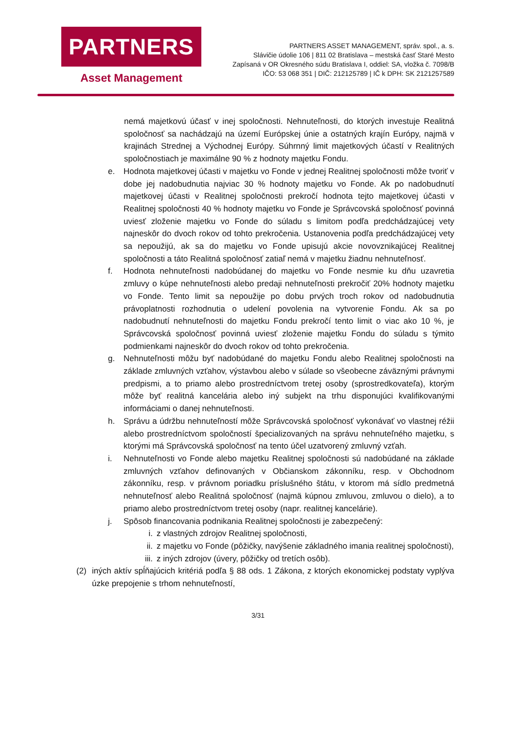PARTNERS
Asset Management
PARTNERS ASSET MANAGEMENT, správ. spol., a. s.
Slávičie údolie 106 | 811 02 Bratislava – mestská časť Staré Mesto
Zapísaná v OR Okresného súdu Bratislava I, oddiel: SA, vložka č. 7098/B
IČO: 53 068 351 | DIČ: 212125789 | IČ k DPH: SK 2121257589
nemá majetkovú účasť v inej spoločnosti. Nehnuteľnosti, do ktorých investuje Realitná spoločnosť sa nachádzajú na území Európskej únie a ostatných krajín Európy, najmä v krajinách Strednej a Východnej Európy. Súhrnný limit majetkových účastí v Realitných spoločnostiach je maximálne 90 % z hodnoty majetku Fondu.
e. Hodnota majetkovej účasti v majetku vo Fonde v jednej Realitnej spoločnosti môže tvoriť v dobe jej nadobudnutia najviac 30 % hodnoty majetku vo Fonde. Ak po nadobudnutí majetkovej účasti v Realitnej spoločnosti prekročí hodnota tejto majetkovej účasti v Realitnej spoločnosti 40 % hodnoty majetku vo Fonde je Správcovská spoločnosť povinná uviesť zloženie majetku vo Fonde do súladu s limitom podľa predchádzajúcej vety najneskôr do dvoch rokov od tohto prekročenia. Ustanovenia podľa predchádzajúcej vety sa nepoužijú, ak sa do majetku vo Fonde upisujú akcie novovznikajúcej Realitnej spoločnosti a táto Realitná spoločnosť zatiaľ nemá v majetku žiadnu nehnuteľnosť.
f. Hodnota nehnuteľnosti nadobúdanej do majetku vo Fonde nesmie ku dňu uzavretia zmluvy o kúpe nehnuteľnosti alebo predaji nehnuteľnosti prekročiť 20% hodnoty majetku vo Fonde. Tento limit sa nepoužije po dobu prvých troch rokov od nadobudnutia právoplatnosti rozhodnutia o udelení povolenia na vytvorenie Fondu. Ak sa po nadobudnutí nehnuteľnosti do majetku Fondu prekročí tento limit o viac ako 10 %, je Správcovská spoločnosť povinná uviesť zloženie majetku Fondu do súladu s týmito podmienkami najneskôr do dvoch rokov od tohto prekročenia.
g. Nehnuteľnosti môžu byť nadobúdané do majetku Fondu alebo Realitnej spoločnosti na základe zmluvných vzťahov, výstavbou alebo v súlade so všeobecne záväznými právnymi predpismi, a to priamo alebo prostredníctvom tretej osoby (sprostredkovateľa), ktorým môže byť realitná kancelária alebo iný subjekt na trhu disponujúci kvalifikovanými informáciami o danej nehnuteľnosti.
h. Správu a údržbu nehnuteľností môže Správcovská spoločnosť vykonávať vo vlastnej réžii alebo prostredníctvom spoločností špecializovaných na správu nehnuteľného majetku, s ktorými má Správcovská spoločnosť na tento účel uzatvorený zmluvný vzťah.
i. Nehnuteľnosti vo Fonde alebo majetku Realitnej spoločnosti sú nadobúdané na základe zmluvných vzťahov definovaných v Občianskom zákonníku, resp. v Obchodnom zákonníku, resp. v právnom poriadku príslušného štátu, v ktorom má sídlo predmetná nehnuteľnosť alebo Realitná spoločnosť (najmä kúpnou zmluvou, zmluvou o dielo), a to priamo alebo prostredníctvom tretej osoby (napr. realitnej kancelárie).
j. Spôsob financovania podnikania Realitnej spoločnosti je zabezpečený:
i. z vlastných zdrojov Realitnej spoločnosti,
ii. z majetku vo Fonde (pôžičky, navýšenie základného imania realitnej spoločnosti),
iii. z iných zdrojov (úvery, pôžičky od tretích osôb).
(2) iných aktív spĺňajúcich kritériá podľa § 88 ods. 1 Zákona, z ktorých ekonomickej podstaty vyplýva úzke prepojenie s trhom nehnuteľností,
3/31